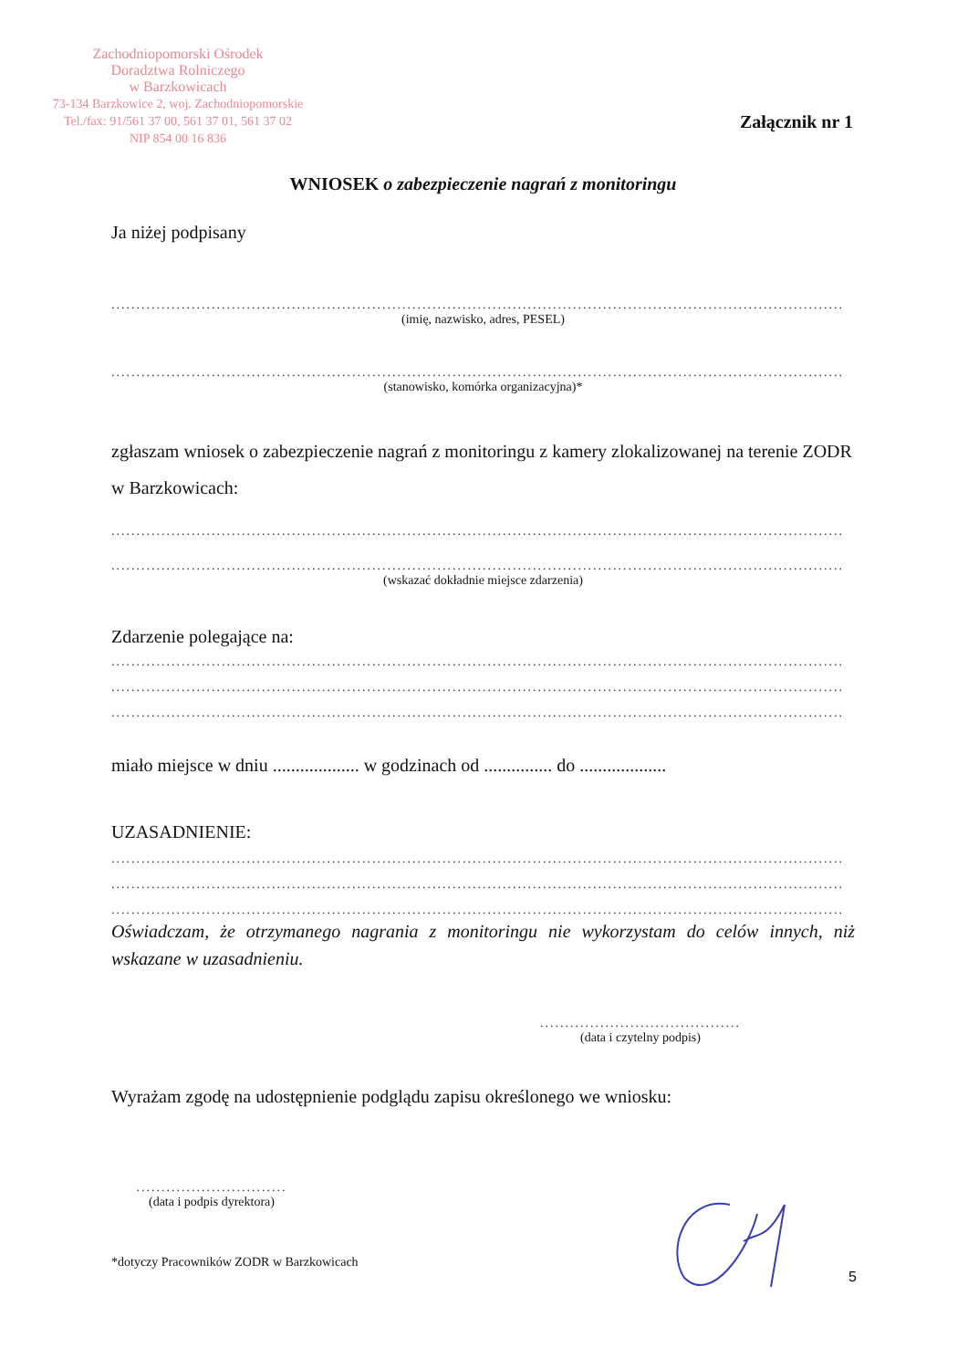Zachodniopomorski Ośrodek
Doradztwa Rolniczego
w Barzkowicach
73-134 Barzkowice 2, woj. Zachodniopomorskie
Tel./fax: 91/561 37 00, 561 37 01, 561 37 02
NIP 854 00 16 836
Załącznik nr 1
WNIOSEK o zabezpieczenie nagrań z monitoringu
Ja niżej podpisany
..................................................................................................................................................
(imię, nazwisko, adres, PESEL)
..................................................................................................................................................
(stanowisko, komórka organizacyjna)*
zgłaszam wniosek o zabezpieczenie nagrań z monitoringu z kamery zlokalizowanej na terenie ZODR w Barzkowicach:
..................................................................................................................................................
..................................................................................................................................................
(wskazać dokładnie miejsce zdarzenia)
Zdarzenie polegające na:
..................................................................................................................................................
..................................................................................................................................................
..................................................................................................................................................
miało miejsce w dniu ................... w godzinach od ............... do ...................
UZASADNIENIE:
..................................................................................................................................................
..................................................................................................................................................
..................................................................................................................................................
Oświadczam, że otrzymanego nagrania z monitoringu nie wykorzystam do celów innych, niż wskazane w uzasadnieniu.
........................................
(data i czytelny podpis)
Wyrażam zgodę na udostępnienie podglądu zapisu określonego we wniosku:
..............................
(data i podpis dyrektora)
*dotyczy Pracowników ZODR w Barzkowicach
5